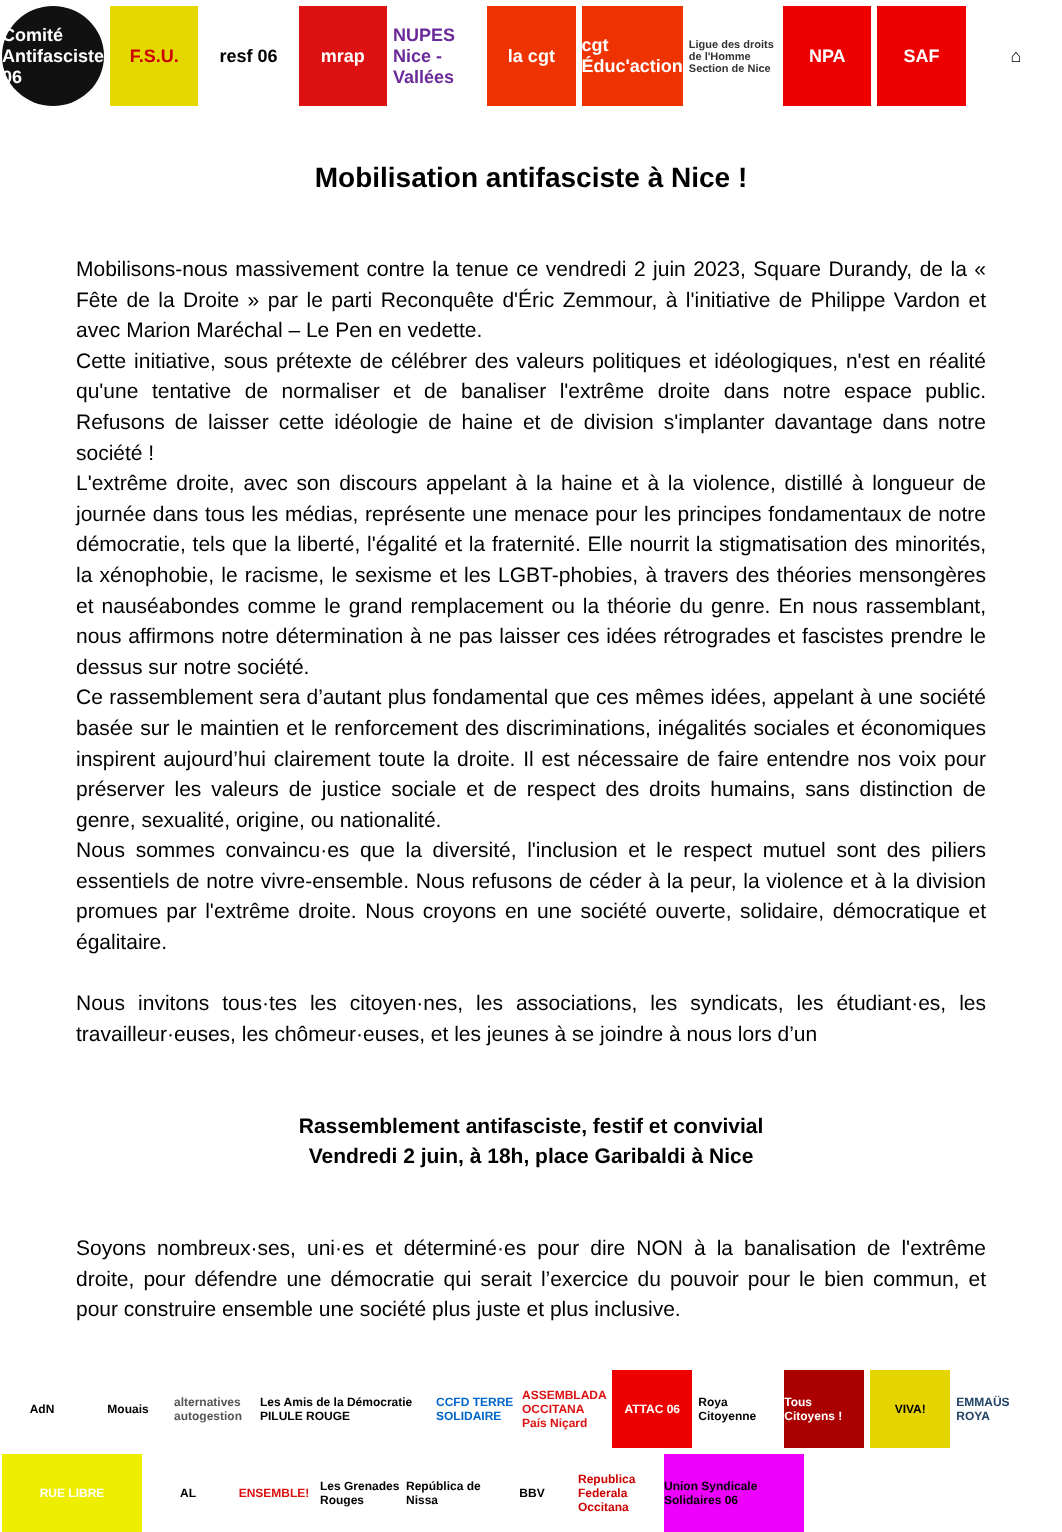Comité Antifasciste 06 F.S.U. resf 06 mrap NUPES Nice - Vallées la cgt cgt Éduc'action
Ligue des droits de l'Homme Section de Nice
NPA SAF ⌂
Mobilisation antifasciste à Nice !
Mobilisons-nous massivement contre la tenue ce vendredi 2 juin 2023, Square Durandy, de la « Fête de la Droite » par le parti Reconquête d'Éric Zemmour, à l'initiative de Philippe Vardon et avec Marion Maréchal – Le Pen en vedette.
Cette initiative, sous prétexte de célébrer des valeurs politiques et idéologiques, n'est en réalité qu'une tentative de normaliser et de banaliser l'extrême droite dans notre espace public. Refusons de laisser cette idéologie de haine et de division s'implanter davantage dans notre société !
L'extrême droite, avec son discours appelant à la haine et à la violence, distillé à longueur de journée dans tous les médias, représente une menace pour les principes fondamentaux de notre démocratie, tels que la liberté, l'égalité et la fraternité. Elle nourrit la stigmatisation des minorités, la xénophobie, le racisme, le sexisme et les LGBT-phobies, à travers des théories mensongères et nauséabondes comme le grand remplacement ou la théorie du genre. En nous rassemblant, nous affirmons notre détermination à ne pas laisser ces idées rétrogrades et fascistes prendre le dessus sur notre société.
Ce rassemblement sera d’autant plus fondamental que ces mêmes idées, appelant à une société basée sur le maintien et le renforcement des discriminations, inégalités sociales et économiques inspirent aujourd’hui clairement toute la droite. Il est nécessaire de faire entendre nos voix pour préserver les valeurs de justice sociale et de respect des droits humains, sans distinction de genre, sexualité, origine, ou nationalité.
Nous sommes convaincu·es que la diversité, l'inclusion et le respect mutuel sont des piliers essentiels de notre vivre-ensemble. Nous refusons de céder à la peur, la violence et à la division promues par l'extrême droite. Nous croyons en une société ouverte, solidaire, démocratique et égalitaire.
Nous invitons tous·tes les citoyen·nes, les associations, les syndicats, les étudiant·es, les travailleur·euses, les chômeur·euses, et les jeunes à se joindre à nous lors d’un
Rassemblement antifasciste, festif et convivial
Vendredi 2 juin, à 18h, place Garibaldi à Nice
Soyons nombreux·ses, uni·es et déterminé·es pour dire NON à la banalisation de l'extrême droite, pour défendre une démocratie qui serait l’exercice du pouvoir pour le bien commun, et pour construire ensemble une société plus juste et plus inclusive.
AdN
Mouais
alternatives autogestion
Les Amis de la Démocratie PILULE ROUGE
CCFD TERRE SOLIDAIRE
ASSEMBLADA OCCITANA País Niçard
ATTAC 06
Roya Citoyenne
Tous Citoyens !
VIVA!
EMMAÜS ROYA
RUE LIBRE
AL
ENSEMBLE!
Les Grenades Rouges
República de Nissa
BBV
Republica Federala Occitana
Union Syndicale Solidaires 06